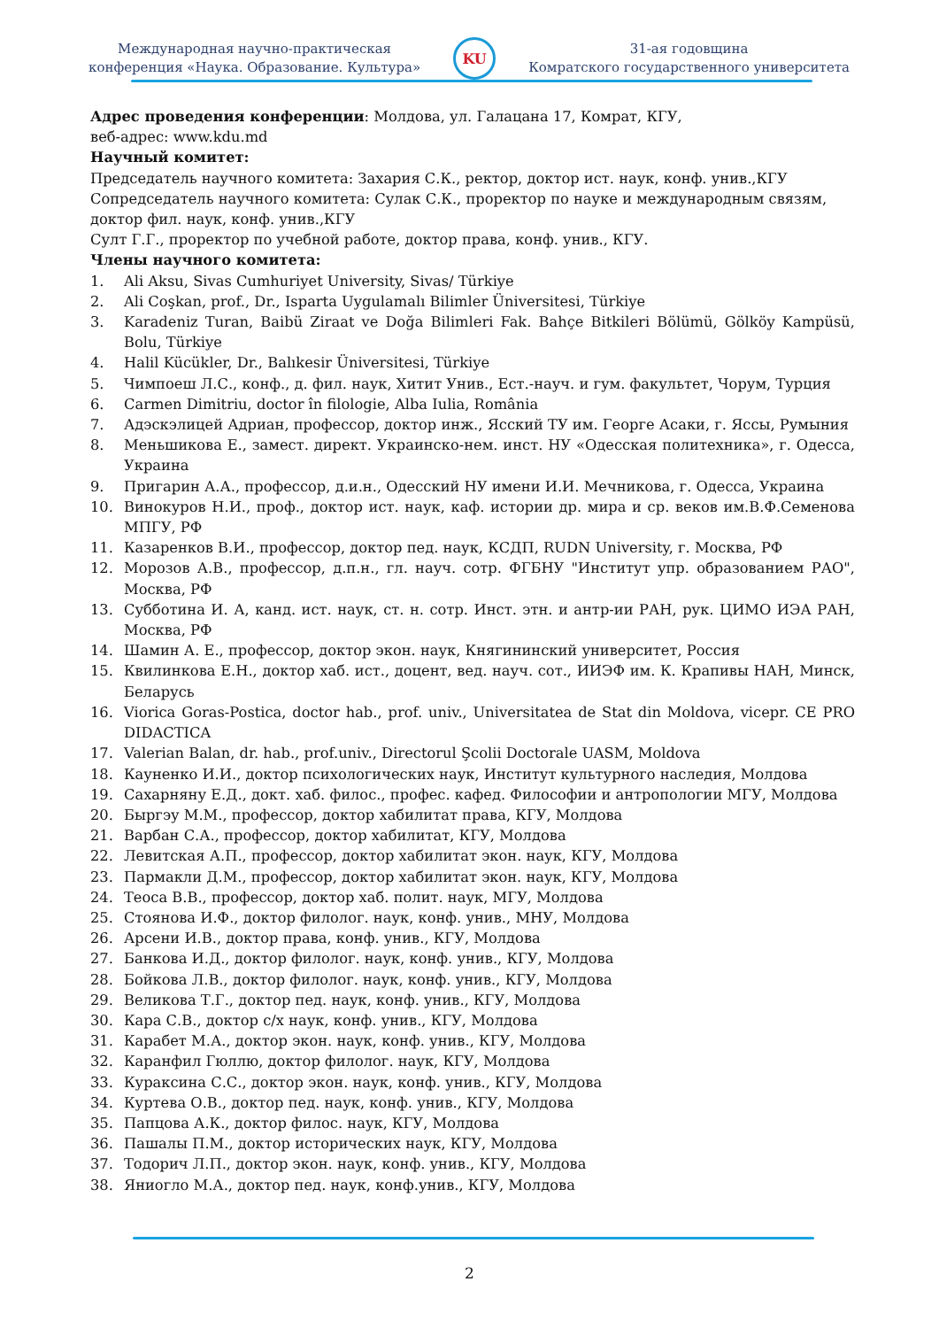Международная научно-практическая
конференция «Наука. Образование. Культура»
KU
31-ая годовщина
Комратского государственного университета
Адрес проведения конференции: Молдова, ул. Галацана 17, Комрат, КГУ,
веб-адрес: www.kdu.md
Научный комитет:
Председатель научного комитета: Захария С.К., ректор, доктор ист. наук, конф. унив.,КГУ
Сопредседатель научного комитета: Сулак С.К., проректор по науке и международным связям, доктор фил. наук, конф. унив.,КГУ
Султ Г.Г., проректор по учебной работе, доктор права, конф. унив., КГУ.
Члены научного комитета:
1. Ali Aksu, Sivas Cumhuriyet University, Sivas/ Türkiye
2. Ali Coşkan, prof., Dr., Isparta Uygulamalı Bilimler Üniversitesi, Türkiye
3. Karadeniz Turan, Baibü Ziraat ve Doğa Bilimleri Fak. Bahçe Bitkileri Bölümü, Gölköy Kampüsü, Bolu, Türkiye
4. Halil Kücükler, Dr., Balıkesir Üniversitesi, Türkiye
5. Чимпоеш Л.С., конф., д. фил. наук, Хитит Унив., Ест.-науч. и гум. факультет, Чорум, Турция
6. Carmen Dimitriu, doctor în filologie, Alba Iulia, România
7. Адэскэлицей Адриан, профессор, доктор инж., Ясский ТУ им. Георге Асаки, г. Яссы, Румыния
8. Меньшикова Е., замест. директ. Украинско-нем. инст. НУ «Одесская политехника», г. Одесса, Украина
9. Пригарин А.А., профессор, д.и.н., Одесский НУ имени И.И. Мечникова, г. Одесса, Украина
10. Винокуров Н.И., проф., доктор ист. наук, каф. истории др. мира и ср. веков им.В.Ф.Семенова МПГУ, РФ
11. Казаренков В.И., профессор, доктор пед. наук, КСДП, RUDN University, г. Москва, РФ
12. Морозов А.В., профессор, д.п.н., гл. науч. сотр. ФГБНУ "Институт упр. образованием РАО", Москва, РФ
13. Субботина И. А, канд. ист. наук, ст. н. сотр. Инст. этн. и антр-ии РАН, рук. ЦИМО ИЭА РАН, Москва, РФ
14. Шамин А. Е., профессор, доктор экон. наук, Княгининский университет, Россия
15. Квилинкова Е.Н., доктор хаб. ист., доцент, вед. науч. сот., ИИЭФ им. К. Крапивы НАН, Минск, Беларусь
16. Viorica Goras-Postica, doctor hab., prof. univ., Universitatea de Stat din Moldova, vicepr. CE PRO DIDACTICA
17. Valerian Balan, dr. hab., prof.univ., Directorul Şcolii Doctorale UASM, Moldova
18. Кауненко И.И., доктор психологических наук, Институт культурного наследия, Молдова
19. Сахарняну Е.Д., докт. хаб. филос., профес. кафед. Философии и антропологии МГУ, Молдова
20. Быргэу М.М., профессор, доктор хабилитат права, КГУ, Молдова
21. Варбан С.А., профессор, доктор хабилитат, КГУ, Молдова
22. Левитская А.П., профессор, доктор хабилитат экон. наук, КГУ, Молдова
23. Пармакли Д.М., профессор, доктор хабилитат экон. наук, КГУ, Молдова
24. Теоса В.В., профессор, доктор хаб. полит. наук, МГУ, Молдова
25. Стоянова И.Ф., доктор филолог. наук, конф. унив., МНУ, Молдова
26. Арсени И.В., доктор права, конф. унив., КГУ, Молдова
27. Банкова И.Д., доктор филолог. наук, конф. унив., КГУ, Молдова
28. Бойкова Л.В., доктор филолог. наук, конф. унив., КГУ, Молдова
29. Великова Т.Г., доктор пед. наук, конф. унив., КГУ, Молдова
30. Кара С.В., доктор с/х наук, конф. унив., КГУ, Молдова
31. Карабет М.А., доктор экон. наук, конф. унив., КГУ, Молдова
32. Каранфил Гюллю, доктор филолог. наук, КГУ, Молдова
33. Кураксина С.С., доктор экон. наук, конф. унив., КГУ, Молдова
34. Куртева О.В., доктор пед. наук, конф. унив., КГУ, Молдова
35. Папцова А.К., доктор филос. наук, КГУ, Молдова
36. Пашалы П.М., доктор исторических наук, КГУ, Молдова
37. Тодорич Л.П., доктор экон. наук, конф. унив., КГУ, Молдова
38. Яниогло М.А., доктор пед. наук, конф.унив., КГУ, Молдова
2